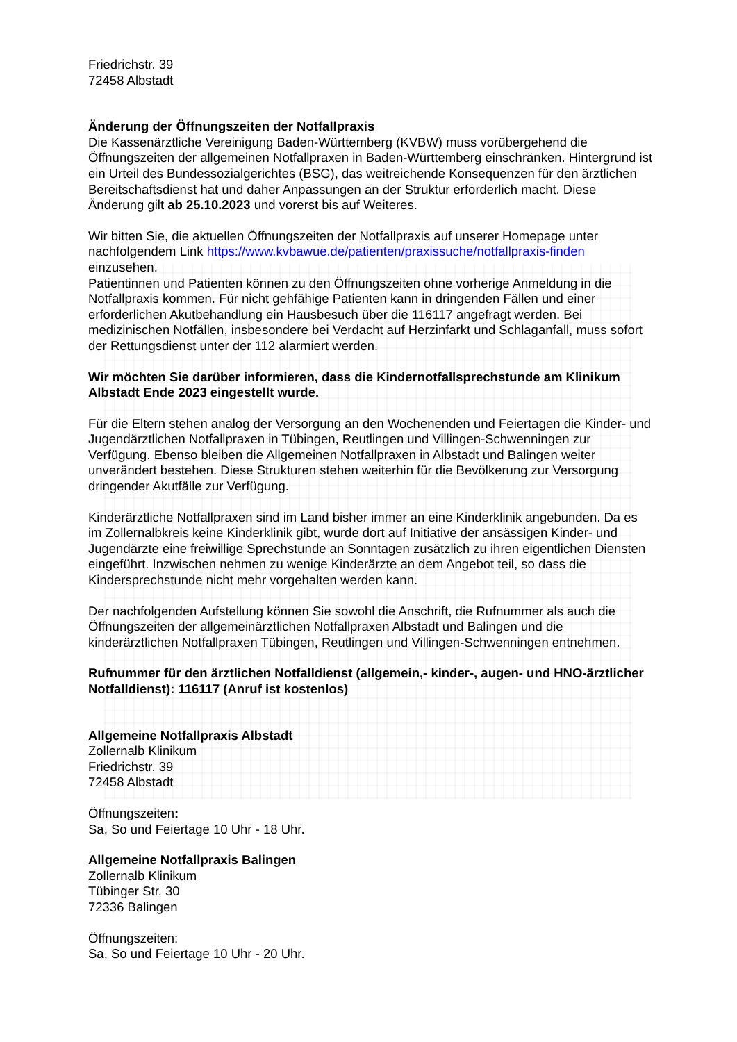Friedrichstr. 39
72458 Albstadt
Änderung der Öffnungszeiten der Notfallpraxis
Die Kassenärztliche Vereinigung Baden-Württemberg (KVBW) muss vorübergehend die Öffnungszeiten der allgemeinen Notfallpraxen in Baden-Württemberg einschränken. Hintergrund ist ein Urteil des Bundessozialgerichtes (BSG), das weitreichende Konsequenzen für den ärztlichen Bereitschaftsdienst hat und daher Anpassungen an der Struktur erforderlich macht. Diese Änderung gilt ab 25.10.2023 und vorerst bis auf Weiteres.
Wir bitten Sie, die aktuellen Öffnungszeiten der Notfallpraxis auf unserer Homepage unter nachfolgendem Link https://www.kvbawue.de/patienten/praxissuche/notfallpraxis-finden einzusehen.
Patientinnen und Patienten können zu den Öffnungszeiten ohne vorherige Anmeldung in die Notfallpraxis kommen. Für nicht gehfähige Patienten kann in dringenden Fällen und einer erforderlichen Akutbehandlung ein Hausbesuch über die 116117 angefragt werden. Bei medizinischen Notfällen, insbesondere bei Verdacht auf Herzinfarkt und Schlaganfall, muss sofort der Rettungsdienst unter der 112 alarmiert werden.
Wir möchten Sie darüber informieren, dass die Kindernotfallsprechstunde am Klinikum Albstadt Ende 2023 eingestellt wurde.
Für die Eltern stehen analog der Versorgung an den Wochenenden und Feiertagen die Kinder- und Jugendärztlichen Notfallpraxen in Tübingen, Reutlingen und Villingen-Schwenningen zur Verfügung. Ebenso bleiben die Allgemeinen Notfallpraxen in Albstadt und Balingen weiter unverändert bestehen. Diese Strukturen stehen weiterhin für die Bevölkerung zur Versorgung dringender Akutfälle zur Verfügung.
Kinderärztliche Notfallpraxen sind im Land bisher immer an eine Kinderklinik angebunden. Da es im Zollernalbkreis keine Kinderklinik gibt, wurde dort auf Initiative der ansässigen Kinder- und Jugendärzte eine freiwillige Sprechstunde an Sonntagen zusätzlich zu ihren eigentlichen Diensten eingeführt. Inzwischen nehmen zu wenige Kinderärzte an dem Angebot teil, so dass die Kindersprechstunde nicht mehr vorgehalten werden kann.
Der nachfolgenden Aufstellung können Sie sowohl die Anschrift, die Rufnummer als auch die Öffnungszeiten der allgemeinärztlichen Notfallpraxen Albstadt und Balingen und die kinderärztlichen Notfallpraxen Tübingen, Reutlingen und Villingen-Schwenningen entnehmen.
Rufnummer für den ärztlichen Notfalldienst (allgemein,- kinder-, augen- und HNO-ärztlicher Notfalldienst): 116117 (Anruf ist kostenlos)
Allgemeine Notfallpraxis Albstadt
Zollernalb Klinikum
Friedrichstr. 39
72458 Albstadt
Öffnungszeiten:
Sa, So und Feiertage 10 Uhr - 18 Uhr.
Allgemeine Notfallpraxis Balingen
Zollernalb Klinikum
Tübinger Str. 30
72336 Balingen
Öffnungszeiten:
Sa, So und Feiertage 10 Uhr - 20 Uhr.